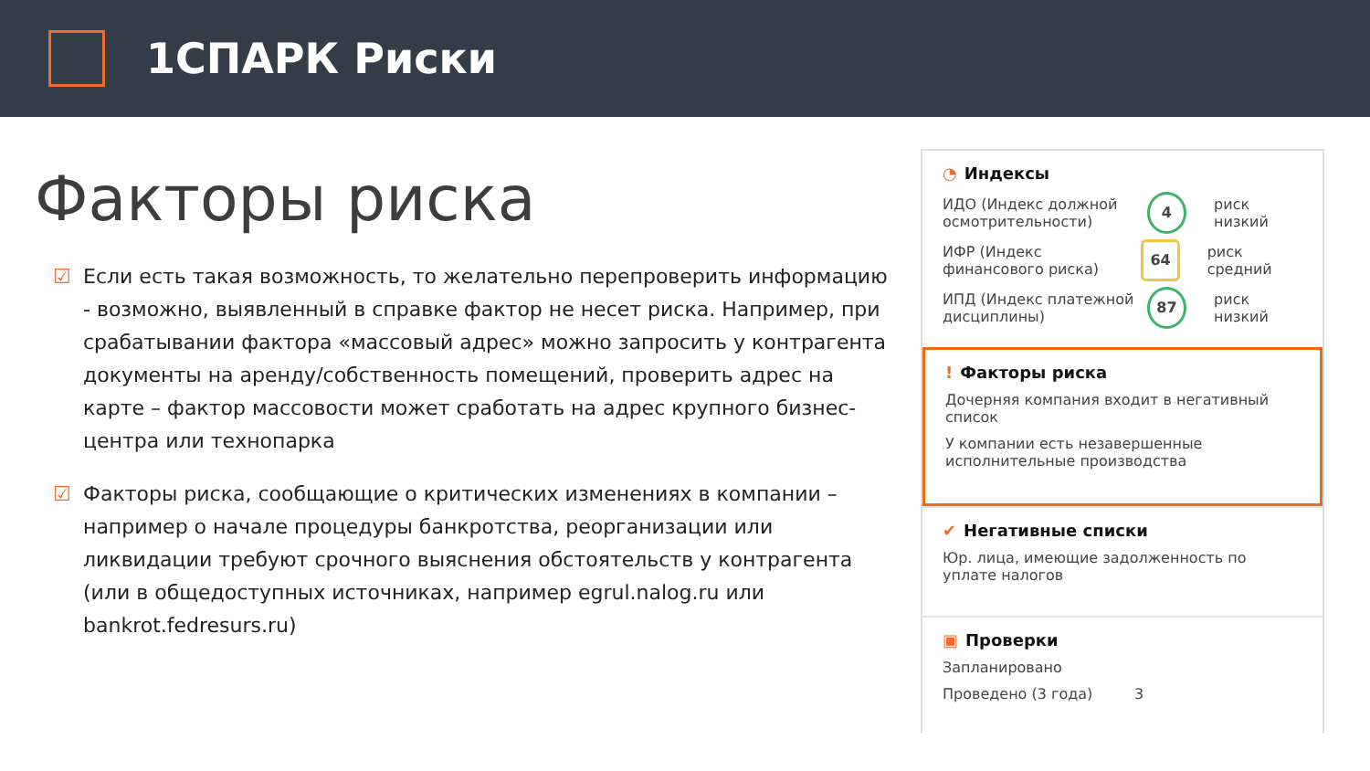1СПАРК Риски
Факторы риска
☑ Если есть такая возможность, то желательно перепроверить информацию - возможно, выявленный в справке фактор не несет риска. Например, при срабатывании фактора «массовый адрес» можно запросить у контрагента документы на аренду/собственность помещений, проверить адрес на карте – фактор массовости может сработать на адрес крупного бизнес-центра или технопарка
☑ Факторы риска, сообщающие о критических изменениях в компании – например о начале процедуры банкротства, реорганизации или ликвидации требуют срочного выяснения обстоятельств у контрагента (или в общедоступных источниках, например egrul.nalog.ru или bankrot.fedresurs.ru)
◔ Индексы
ИДО (Индекс должной осмотрительности) 4 риск низкий
ИФР (Индекс финансового риска) 64 риск средний
ИПД (Индекс платежной дисциплины) 87 риск низкий
! Факторы риска
Дочерняя компания входит в негативный список
У компании есть незавершенные исполнительные производства
✔ Негативные списки
Юр. лица, имеющие задолженность по уплате налогов
▣ Проверки
Запланировано
Проведено (3 года) 3